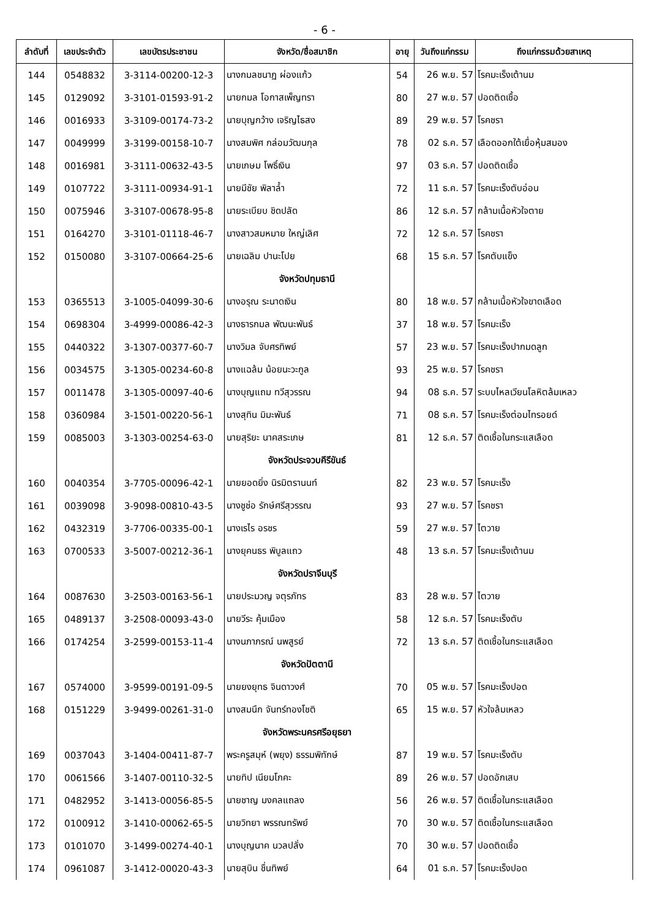- 6 -
| ลำดับที่ | เลขประจำตัว | เลขบัตรประชาชน | จังหวัด/ชื่อสมาชิก | อายุ | วันถึงแก่กรรม | ถึงแก่กรรมด้วยสาเหตุ |
| --- | --- | --- | --- | --- | --- | --- |
| 144 | 0548832 | 3-3114-00200-12-3 | นางกมลชนาฏ ผ่องแก้ว | 54 | 26 พ.ย. 57 | โรคมะเร็งเต้านม |
| 145 | 0129092 | 3-3101-01593-91-2 | นายกมล โอกาสเพ็ญทรา | 80 | 27 พ.ย. 57 | ปอดติดเชื้อ |
| 146 | 0016933 | 3-3109-00174-73-2 | นายบุญกว้าง เจริญไธสง | 89 | 29 พ.ย. 57 | โรคชรา |
| 147 | 0049999 | 3-3199-00158-10-7 | นางสมพิศ กล่อมวัฒนกุล | 78 | 02 ธ.ค. 57 | เลือดออกใต้เยื่อหุ้มสมอง |
| 148 | 0016981 | 3-3111-00632-43-5 | นายเกษม โพธิ์เงิน | 97 | 03 ธ.ค. 57 | ปอดติดเชื้อ |
| 149 | 0107722 | 3-3111-00934-91-1 | นายมีชัย พิลาล้ำ | 72 | 11 ธ.ค. 57 | โรคมะเร็งตับอ่อน |
| 150 | 0075946 | 3-3107-00678-95-8 | นายระเบียบ ชิดปลัด | 86 | 12 ธ.ค. 57 | กล้ามเนื้อหัวใจตาย |
| 151 | 0164270 | 3-3101-01118-46-7 | นางสาวสมหมาย ใหญ่เลิศ | 72 | 12 ธ.ค. 57 | โรคชรา |
| 152 | 0150080 | 3-3107-00664-25-6 | นายเฉลิม ปานะโปย | 68 | 15 ธ.ค. 57 | โรคตับแข็ง |
| | | | จังหวัดปทุมธานี | | | |
| 153 | 0365513 | 3-1005-04099-30-6 | นางอรุณ ระนาดเงิน | 80 | 18 พ.ย. 57 | กล้ามเนื้อหัวใจขาดเลือด |
| 154 | 0698304 | 3-4999-00086-42-3 | นางธารกมล พัฒนะพันธ์ | 37 | 18 พ.ย. 57 | โรคมะเร็ง |
| 155 | 0440322 | 3-1307-00377-60-7 | นางวิมล จับศรทิพย์ | 57 | 23 พ.ย. 57 | โรคมะเร็งปากมดลูก |
| 156 | 0034575 | 3-1305-00234-60-8 | นางแฉล้ม น้อยนะวะกูล | 93 | 25 พ.ย. 57 | โรคชรา |
| 157 | 0011478 | 3-1305-00097-40-6 | นางบุญแถม ทวีสุวรรณ | 94 | 08 ธ.ค. 57 | ระบบไหลเวียนโลหิตล้มเหลว |
| 158 | 0360984 | 3-1501-00220-56-1 | นางสุทิน มิมะพันธ์ | 71 | 08 ธ.ค. 57 | โรคมะเร็งต่อมไทรอยด์ |
| 159 | 0085003 | 3-1303-00254-63-0 | นายสุริยะ นาคสระเกษ | 81 | 12 ธ.ค. 57 | ติดเชื้อในกระแสเลือด |
| | | | จังหวัดประจวบคีรีขันธ์ | | | |
| 160 | 0040354 | 3-7705-00096-42-1 | นายยอดยิ่ง นิรมิตรานนท์ | 82 | 23 พ.ย. 57 | โรคมะเร็ง |
| 161 | 0039098 | 3-9098-00810-43-5 | นางชูช่อ รักษ์ศรีสุวรรณ | 93 | 27 พ.ย. 57 | โรคชรา |
| 162 | 0432319 | 3-7706-00335-00-1 | นางเรไร อรชร | 59 | 27 พ.ย. 57 | ไตวาย |
| 163 | 0700533 | 3-5007-00212-36-1 | นางยุคนธร พิบูลแถว | 48 | 13 ธ.ค. 57 | โรคมะเร็งเต้านม |
| | | | จังหวัดปราจีนบุรี | | | |
| 164 | 0087630 | 3-2503-00163-56-1 | นายประมวญ จตุรภัทร | 83 | 28 พ.ย. 57 | ไตวาย |
| 165 | 0489137 | 3-2508-00093-43-0 | นายวีระ คุ้มเมือง | 58 | 12 ธ.ค. 57 | โรคมะเร็งตับ |
| 166 | 0174254 | 3-2599-00153-11-4 | นางนภาภรณ์ นพสูรย์ | 72 | 13 ธ.ค. 57 | ติดเชื้อในกระแสเลือด |
| | | | จังหวัดปัตตานี | | | |
| 167 | 0574000 | 3-9599-00191-09-5 | นายยงยุทธ จินดาวงศ์ | 70 | 05 พ.ย. 57 | โรคมะเร็งปอด |
| 168 | 0151229 | 3-9499-00261-31-0 | นางสมนึก จันทร์ทองโชติ | 65 | 15 พ.ย. 57 | หัวใจล้มเหลว |
| | | | จังหวัดพระนครศรีอยุธยา | | | |
| 169 | 0037043 | 3-1404-00411-87-7 | พระครูสมุห์ (พยุง) ธรรมพิทักษ์ | 87 | 19 พ.ย. 57 | โรคมะเร็งตับ |
| 170 | 0061566 | 3-1407-00110-32-5 | นายทิป เนียมโภคะ | 89 | 26 พ.ย. 57 | ปอดอักเสบ |
| 171 | 0482952 | 3-1413-00056-85-5 | นายชาญ มงคลแถลง | 56 | 26 พ.ย. 57 | ติดเชื้อในกระแสเลือด |
| 172 | 0100912 | 3-1410-00062-65-5 | นายวิทยา พรรณทรัพย์ | 70 | 30 พ.ย. 57 | ติดเชื้อในกระแสเลือด |
| 173 | 0101070 | 3-1499-00274-40-1 | นางบุญนาค นวลปลั่ง | 70 | 30 พ.ย. 57 | ปอดติดเชื้อ |
| 174 | 0961087 | 3-1412-00020-43-3 | นายสุบิน ชื่นทิพย์ | 64 | 01 ธ.ค. 57 | โรคมะเร็งปอด |